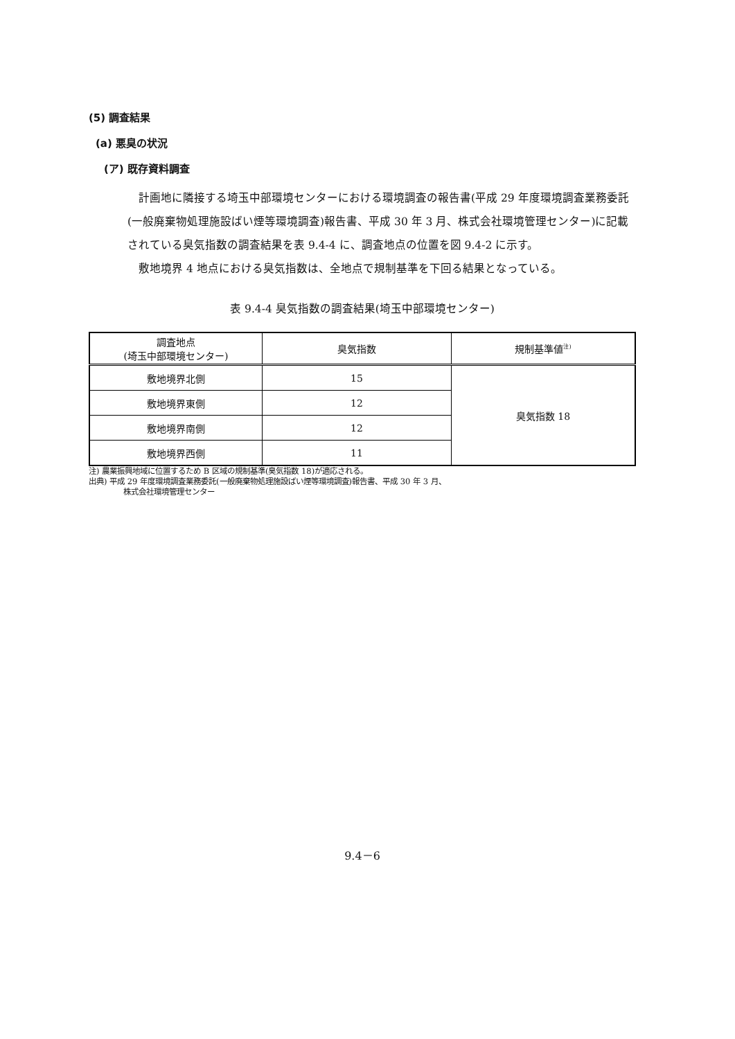(5) 調査結果
(a) 悪臭の状況
(ア) 既存資料調査
計画地に隣接する埼玉中部環境センターにおける環境調査の報告書(平成 29 年度環境調査業務委託(一般廃棄物処理施設ばい煙等環境調査)報告書、平成 30 年 3 月、株式会社環境管理センター)に記載されている臭気指数の調査結果を表 9.4-4 に、調査地点の位置を図 9.4-2 に示す。
敷地境界 4 地点における臭気指数は、全地点で規制基準を下回る結果となっている。
表 9.4-4 臭気指数の調査結果(埼玉中部環境センター)
| 調査地点 (埼玉中部環境センター) | 臭気指数 | 規制基準値<sup>注)</sup> |
| --- | --- | --- |
| 敷地境界北側 | 15 | 臭気指数 18 |
| 敷地境界東側 | 12 | |
| 敷地境界南側 | 12 | |
| 敷地境界西側 | 11 | |
注) 農業振興地域に位置するため B 区域の規制基準(臭気指数 18)が適応される。
出典) 平成 29 年度環境調査業務委託(一般廃棄物処理施設ばい煙等環境調査)報告書、平成 30 年 3 月、
株式会社環境管理センター
9.4－6